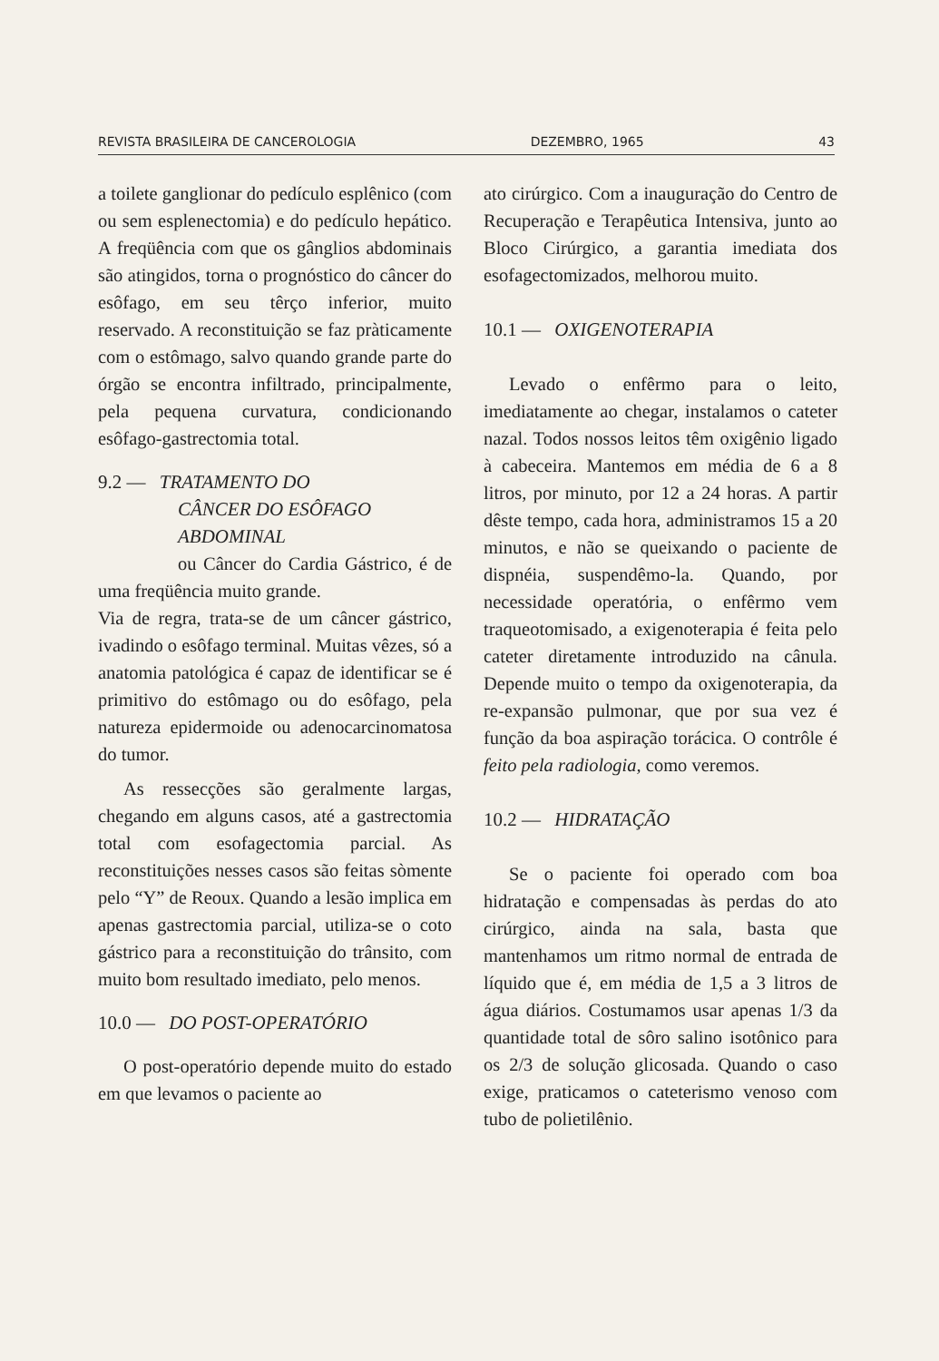REVISTA BRASILEIRA DE CANCEROLOGIA DEZEMBRO, 1965 43
a toilete ganglionar do pedículo esplênico (com ou sem esplenectomia) e do pedículo hepático. A freqüência com que os gânglios abdominais são atingidos, torna o prognóstico do câncer do esôfago, em seu têrço inferior, muito reservado. A reconstituição se faz pràticamente com o estômago, salvo quando grande parte do órgão se encontra infiltrado, principalmente, pela pequena curvatura, condicionando esôfago-gastrectomia total.
9.2 — TRATAMENTO DO
CÂNCER DO ESÔFAGO
ABDOMINAL
ou Câncer do Cardia Gástrico, é de uma freqüência muito grande.
Via de regra, trata-se de um câncer gástrico, ivadindo o esôfago terminal. Muitas vêzes, só a anatomia patológica é capaz de identificar se é primitivo do estômago ou do esôfago, pela natureza epidermoide ou adenocarcinomatosa do tumor.
As ressecções são geralmente largas, chegando em alguns casos, até a gastrectomia total com esofagectomia parcial. As reconstituições nesses casos são feitas sòmente pelo “Y” de Reoux. Quando a lesão implica em apenas gastrectomia parcial, utiliza-se o coto gástrico para a reconstituição do trânsito, com muito bom resultado imediato, pelo menos.
10.0 — DO POST-OPERATÓRIO
O post-operatório depende muito do estado em que levamos o paciente ao
ato cirúrgico. Com a inauguração do Centro de Recuperação e Terapêutica Intensiva, junto ao Bloco Cirúrgico, a garantia imediata dos esofagectomizados, melhorou muito.
10.1 — OXIGENOTERAPIA
Levado o enfêrmo para o leito, imediatamente ao chegar, instalamos o cateter nazal. Todos nossos leitos têm oxigênio ligado à cabeceira. Mantemos em média de 6 a 8 litros, por minuto, por 12 a 24 horas. A partir dêste tempo, cada hora, administramos 15 a 20 minutos, e não se queixando o paciente de dispnéia, suspendêmo-la. Quando, por necessidade operatória, o enfêrmo vem traqueotomisado, a exigenoterapia é feita pelo cateter diretamente introduzido na cânula. Depende muito o tempo da oxigenoterapia, da re-expansão pulmonar, que por sua vez é função da boa aspiração torácica. O contrôle é feito pela radiologia, como veremos.
10.2 — HIDRATAÇÃO
Se o paciente foi operado com boa hidratação e compensadas às perdas do ato cirúrgico, ainda na sala, basta que mantenhamos um ritmo normal de entrada de líquido que é, em média de 1,5 a 3 litros de água diários. Costumamos usar apenas 1/3 da quantidade total de sôro salino isotônico para os 2/3 de solução glicosada. Quando o caso exige, praticamos o cateterismo venoso com tubo de polietilênio.